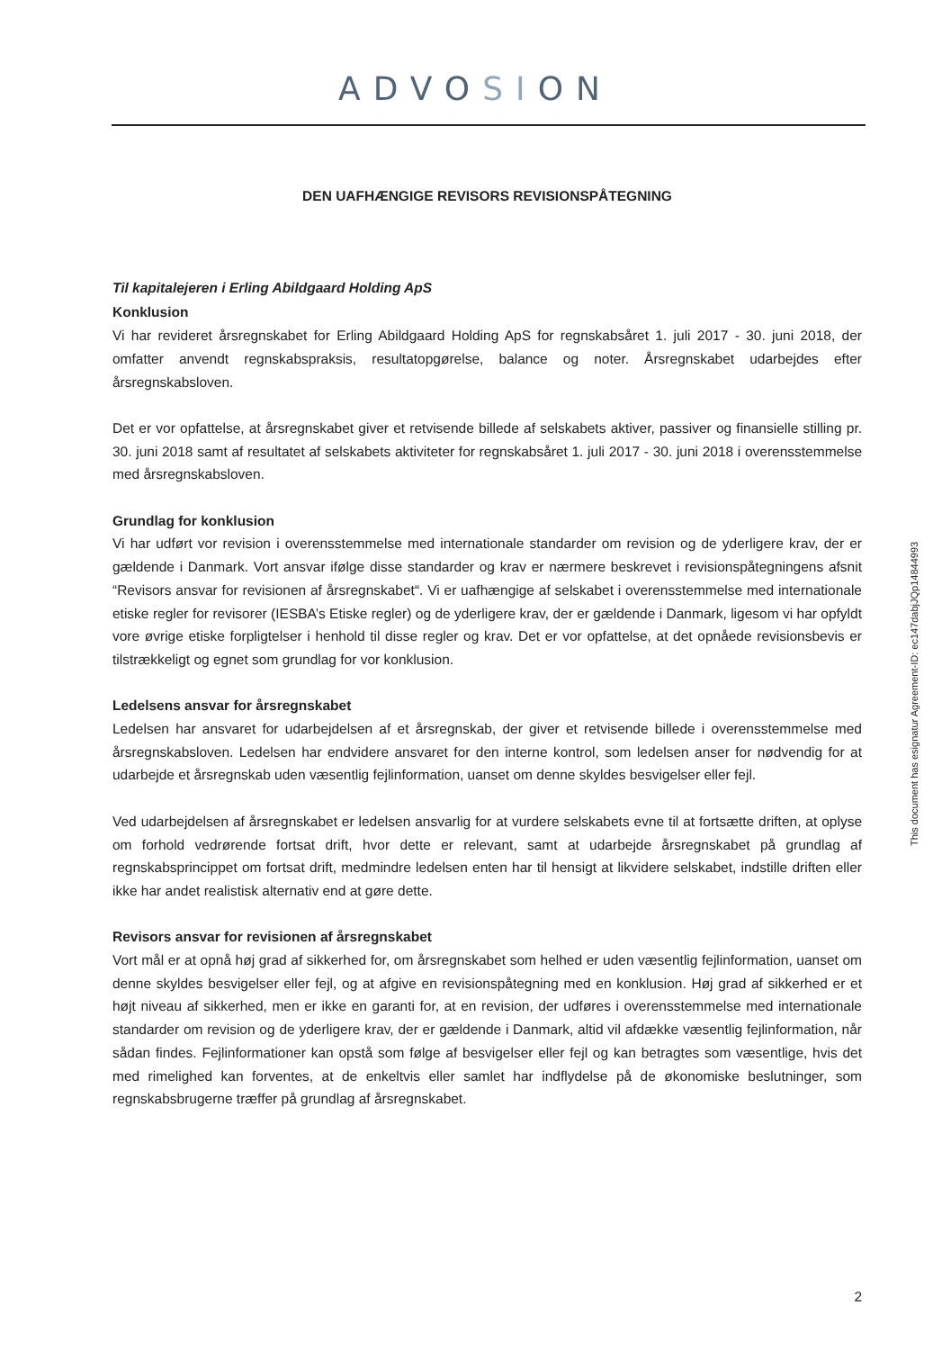ADVOSION
DEN UAFHÆNGIGE REVISORS REVISIONSPÅTEGNING
Til kapitalejeren i Erling Abildgaard Holding ApS
Konklusion
Vi har revideret årsregnskabet for Erling Abildgaard Holding ApS for regnskabsåret 1. juli 2017 - 30. juni 2018, der omfatter anvendt regnskabspraksis, resultatopgørelse, balance og noter. Årsregnskabet udarbejdes efter årsregnskabsloven.
Det er vor opfattelse, at årsregnskabet giver et retvisende billede af selskabets aktiver, passiver og finansielle stilling pr. 30. juni 2018 samt af resultatet af selskabets aktiviteter for regnskabsåret 1. juli 2017 - 30. juni 2018 i overensstemmelse med årsregnskabsloven.
Grundlag for konklusion
Vi har udført vor revision i overensstemmelse med internationale standarder om revision og de yderligere krav, der er gældende i Danmark. Vort ansvar ifølge disse standarder og krav er nærmere beskrevet i revisionspåtegningens afsnit “Revisors ansvar for revisionen af årsregnskabet“. Vi er uafhængige af selskabet i overensstemmelse med internationale etiske regler for revisorer (IESBA’s Etiske regler) og de yderligere krav, der er gældende i Danmark, ligesom vi har opfyldt vore øvrige etiske forpligtelser i henhold til disse regler og krav. Det er vor opfattelse, at det opnåede revisionsbevis er tilstrækkeligt og egnet som grundlag for vor konklusion.
Ledelsens ansvar for årsregnskabet
Ledelsen har ansvaret for udarbejdelsen af et årsregnskab, der giver et retvisende billede i overensstemmelse med årsregnskabsloven. Ledelsen har endvidere ansvaret for den interne kontrol, som ledelsen anser for nødvendig for at udarbejde et årsregnskab uden væsentlig fejlinformation, uanset om denne skyldes besvigelser eller fejl.
Ved udarbejdelsen af årsregnskabet er ledelsen ansvarlig for at vurdere selskabets evne til at fortsætte driften, at oplyse om forhold vedrørende fortsat drift, hvor dette er relevant, samt at udarbejde årsregnskabet på grundlag af regnskabsprincippet om fortsat drift, medmindre ledelsen enten har til hensigt at likvidere selskabet, indstille driften eller ikke har andet realistisk alternativ end at gøre dette.
Revisors ansvar for revisionen af årsregnskabet
Vort mål er at opnå høj grad af sikkerhed for, om årsregnskabet som helhed er uden væsentlig fejlinformation, uanset om denne skyldes besvigelser eller fejl, og at afgive en revisionspåtegning med en konklusion. Høj grad af sikkerhed er et højt niveau af sikkerhed, men er ikke en garanti for, at en revision, der udføres i overensstemmelse med internationale standarder om revision og de yderligere krav, der er gældende i Danmark, altid vil afdække væsentlig fejlinformation, når sådan findes. Fejlinformationer kan opstå som følge af besvigelser eller fejl og kan betragtes som væsentlige, hvis det med rimelighed kan forventes, at de enkeltvis eller samlet har indflydelse på de økonomiske beslutninger, som regnskabsbrugerne træffer på grundlag af årsregnskabet.
This document has esignatur Agreement-ID: ec147dabjJQp14844993
2